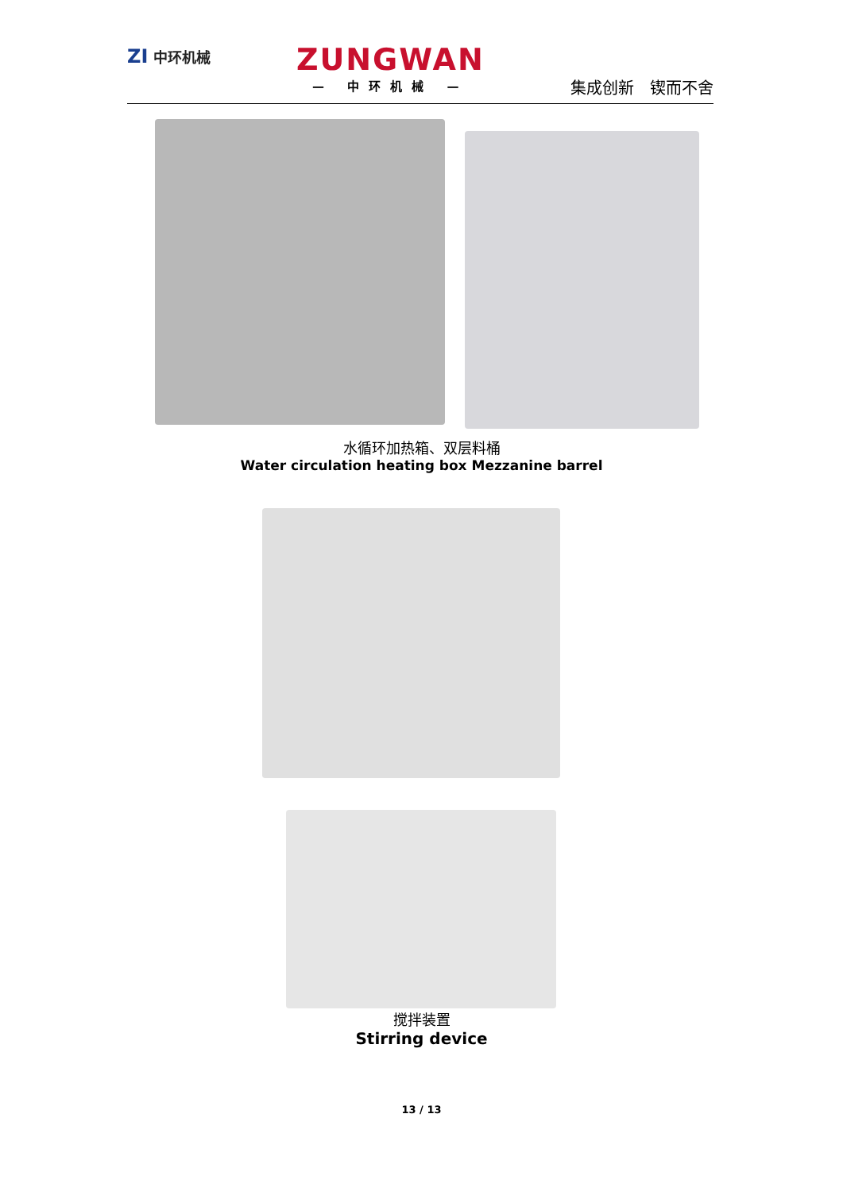ZI 中环机械
ZUNGWAN
— 中环机械 —
集成创新　锲而不舍
水循环加热箱、双层料桶
Water circulation heating box Mezzanine barrel
搅拌装置
Stirring device
13 / 13